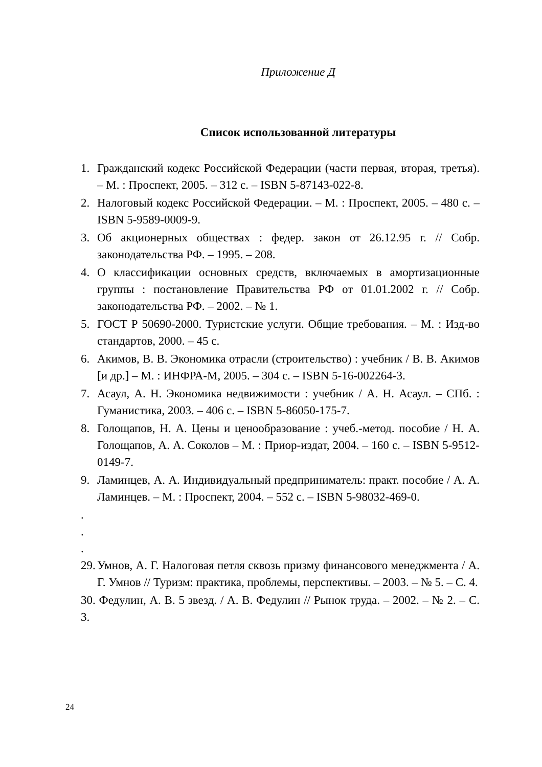Приложение Д
Список использованной литературы
1. Гражданский кодекс Российской Федерации (части первая, вторая, третья). – М. : Проспект, 2005. – 312 с. – ISBN 5-87143-022-8.
2. Налоговый кодекс Российской Федерации. – М. : Проспект, 2005. – 480 с. – ISBN 5-9589-0009-9.
3. Об акционерных обществах : федер. закон от 26.12.95 г. // Собр. законодательства РФ. – 1995. – 208.
4. О классификации основных средств, включаемых в амортизационные группы : постановление Правительства РФ от 01.01.2002 г. // Собр. законодательства РФ. – 2002. – № 1.
5. ГОСТ Р 50690-2000. Туристские услуги. Общие требования. – М. : Изд-во стандартов, 2000. – 45 с.
6. Акимов, В. В. Экономика отрасли (строительство) : учебник / В. В. Акимов [и др.] – М. : ИНФРА-М, 2005. – 304 с. – ISBN 5-16-002264-3.
7. Асаул, А. Н. Экономика недвижимости : учебник / А. Н. Асаул. – СПб. : Гуманистика, 2003. – 406 с. – ISBN 5-86050-175-7.
8. Голощапов, Н. А. Цены и ценообразование : учеб.-метод. пособие / Н. А. Голощапов, А. А. Соколов – М. : Приор-издат, 2004. – 160 с. – ISBN 5-9512-0149-7.
9. Ламинцев, А. А. Индивидуальный предприниматель: практ. пособие / А. А. Ламинцев. – М. : Проспект, 2004. – 552 с. – ISBN 5-98032-469-0.
.
.
.
29. Умнов, А. Г. Налоговая петля сквозь призму финансового менеджмента / А. Г. Умнов // Туризм: практика, проблемы, перспективы. – 2003. – № 5. – С. 4.
30. Федулин, А. В. 5 звезд. / А. В. Федулин // Рынок труда. – 2002. – № 2. – С. 3.
24